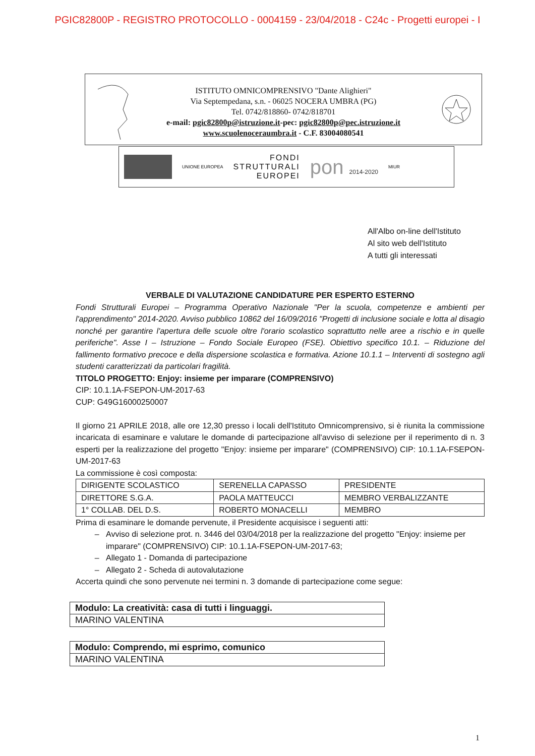PGIC82800P - REGISTRO PROTOCOLLO - 0004159 - 23/04/2018 - C24c - Progetti europei - I
ISTITUTO OMNICOMPRENSIVO "Dante Alighieri"
Via Septempedana, s.n. - 06025 NOCERA UMBRA (PG)
Tel. 0742/818860- 0742/818701
e-mail: pgic82800p@istruzione.it-pec: pgic82800p@pec.istruzione.it
www.scuolenoceraumbra.it - C.F. 83004080541
UNIONE EUROPEA
FONDI
STRUTTURALI
EUROPEI
pon 2014-2020
MIUR
All'Albo on-line dell'Istituto
Al sito web dell'Istituto
A tutti gli interessati
VERBALE DI VALUTAZIONE CANDIDATURE PER ESPERTO ESTERNO
Fondi Strutturali Europei – Programma Operativo Nazionale "Per la scuola, competenze e ambienti per l'apprendimento" 2014-2020. Avviso pubblico 10862 del 16/09/2016 "Progetti di inclusione sociale e lotta al disagio nonché per garantire l'apertura delle scuole oltre l'orario scolastico soprattutto nelle aree a rischio e in quelle periferiche". Asse I – Istruzione – Fondo Sociale Europeo (FSE). Obiettivo specifico 10.1. – Riduzione del fallimento formativo precoce e della dispersione scolastica e formativa. Azione 10.1.1 – Interventi di sostegno agli studenti caratterizzati da particolari fragilità.
TITOLO PROGETTO: Enjoy: insieme per imparare (COMPRENSIVO)
CIP: 10.1.1A-FSEPON-UM-2017-63
CUP: G49G16000250007
Il giorno 21 APRILE 2018, alle ore 12,30 presso i locali dell'Istituto Omnicomprensivo, si è riunita la commissione incaricata di esaminare e valutare le domande di partecipazione all'avviso di selezione per il reperimento di n. 3 esperti per la realizzazione del progetto "Enjoy: insieme per imparare" (COMPRENSIVO) CIP: 10.1.1A-FSEPON-UM-2017-63
La commissione è così composta:
| DIRIGENTE SCOLASTICO | SERENELLA CAPASSO | PRESIDENTE |
| DIRETTORE S.G.A. | PAOLA MATTEUCCI | MEMBRO VERBALIZZANTE |
| 1° COLLAB. DEL D.S. | ROBERTO MONACELLI | MEMBRO |
Prima di esaminare le domande pervenute, il Presidente acquisisce i seguenti atti:
Avviso di selezione prot. n. 3446 del 03/04/2018 per la realizzazione del progetto "Enjoy: insieme per imparare" (COMPRENSIVO) CIP: 10.1.1A-FSEPON-UM-2017-63;
Allegato 1 - Domanda di partecipazione
Allegato 2 - Scheda di autovalutazione
Accerta quindi che sono pervenute nei termini n. 3 domande di partecipazione come segue:
| Modulo: La creatività: casa di tutti i linguaggi. |
| MARINO VALENTINA |
| Modulo: Comprendo, mi esprimo, comunico |
| MARINO VALENTINA |
1